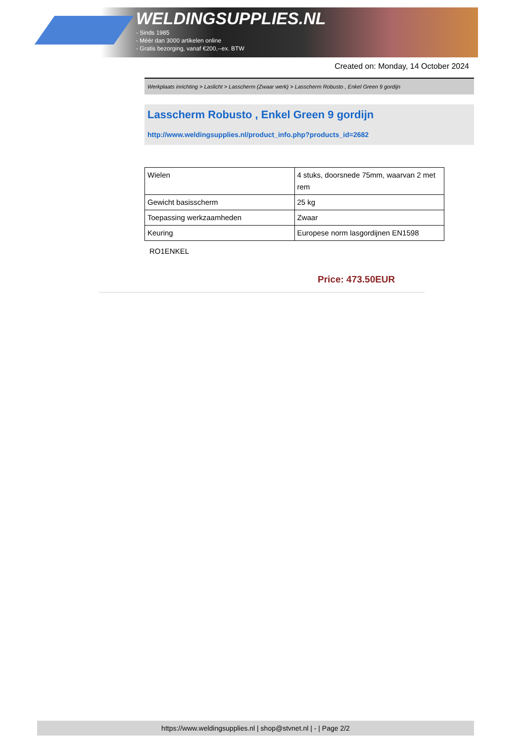WELDINGSUPPLIES.NL
- Sinds 1985
- Méér dan 3000 artikelen online
- Gratis bezorging, vanaf €200,--ex. BTW
Created on: Monday, 14 October 2024
Werkplaats inrichting > Laslicht > Lasscherm (Zwaar werk) > Lasscherm Robusto , Enkel Green 9 gordijn
Lasscherm Robusto , Enkel Green 9 gordijn
http://www.weldingsupplies.nl/product_info.php?products_id=2682
| Wielen | 4 stuks, doorsnede 75mm, waarvan 2 met rem |
| Gewicht basisscherm | 25 kg |
| Toepassing werkzaamheden | Zwaar |
| Keuring | Europese norm lasgordijnen EN1598 |
RO1ENKEL
Price: 473.50EUR
https://www.weldingsupplies.nl | shop@stvnet.nl | - | Page 2/2